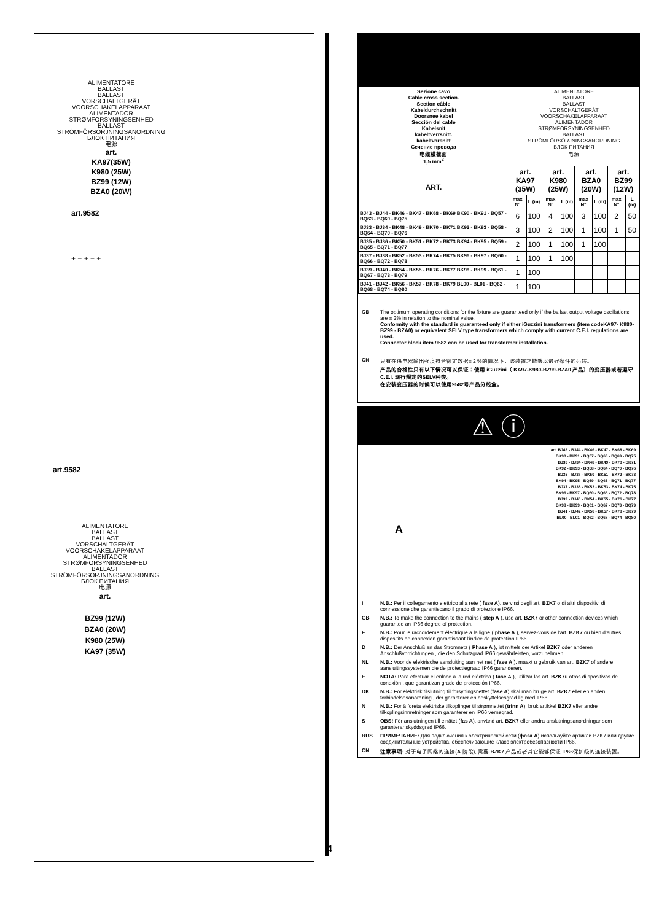ALIMENTATORE
BALLAST
BALLAST
VORSCHALTGERÄT
VOORSCHAKELAPPARAAT
ALIMENTADOR
STRØMFORSYNINGSENHED
BALLAST
STRÖMFÖRSÖRJNINGSANORDNING
БЛОК ПИТАНИЯ
电源
art.
KA97(35W)
K980 (25W)
BZ99 (12W)
BZA0 (20W)
art.9582
+ − + − +
art.9582
ALIMENTATORE
BALLAST
BALLAST
VORSCHALTGERÄT
VOORSCHAKELAPPARAAT
ALIMENTADOR
STRØMFORSYNINGSENHED
BALLAST
STRÖMFÖRSÖRJNINGSANORDNING
БЛОК ПИТАНИЯ
电源
art.
BZ99 (12W)
BZA0 (20W)
K980 (25W)
KA97 (35W)
4
| Sezione cavo Cable cross section. Section câble Kabeldurchschnitt Doorsnee kabel Sección del cable Kabelsnit kabeltverrsnitt. kabeltvärsnitt Сечение провода 电缆横截面 1,5 mm<sup>2</sup> | ALIMENTATORE BALLAST BALLAST VORSCHALTGERÄT VOORSCHAKELAPPARAAT ALIMENTADOR STRØMFORSYNINGSENHED BALLAST STRÖMFÖRSÖRJNINGSANORDNING БЛОК ПИТАНИЯ 电源 | | | | | | | |
| ART. | art. KA97 (35W) | | art. K980 (25W) | | art. BZA0 (20W) | | art. BZ99 (12W) | |
| | max N° | L (m) | max N° | L (m) | max N° | L (m) | max N° | L (m) |
| BJ43 - BJ44 - BK46 - BK47 - BK68 - BK69 BK90 - BK91 - BQ57 - BQ63 - BQ69 - BQ75 | 6 | 100 | 4 | 100 | 3 | 100 | 2 | 50 |
| BJ33 - BJ34 - BK48 - BK49 - BK70 - BK71 BK92 - BK93 - BQ58 - BQ64 - BQ70 - BQ76 | 3 | 100 | 2 | 100 | 1 | 100 | 1 | 50 |
| BJ35 - BJ36 - BK50 - BK51 - BK72 - BK73 BK94 - BK95 - BQ59 - BQ65 - BQ71 - BQ77 | 2 | 100 | 1 | 100 | 1 | 100 | | |
| BJ37 - BJ38 - BK52 - BK53 - BK74 - BK75 BK96 - BK97 - BQ60 - BQ66 - BQ72 - BQ78 | 1 | 100 | 1 | 100 | | | | |
| BJ39 - BJ40 - BK54 - BK55 - BK76 - BK77 BK98 - BK99 - BQ61 - BQ67 - BQ73 - BQ79 | 1 | 100 | | | | | | |
| BJ41 - BJ42 - BK56 - BK57 - BK78 - BK79 BL00 - BL01 - BQ62 - BQ68 - BQ74 - BQ80 | 1 | 100 | | | | | | |
GB The optimum operating conditions for the fixture are guaranteed only if the ballast output voltage oscillations are ± 2% in relation to the nominal value.
Conformity with the standard is guaranteed only if either iGuzzini transformers (item codeKA97- K980- BZ99 - BZA0) or equivalent SELV type transformers which comply with current C.E.I. regulations are used.
Connector block item 9582 can be used for transformer installation.
CN 只有在供电器输出强度符合额定数据± 2 %的情况下，该装置才能够以最好条件的运转。
产品的合格性只有以下情况可以保证：使用 iGuzzini（ KA97-K980-BZ99-BZA0 产品）的变压器或者遵守 C.E.I. 现行规定的SELV种类。
在安装变压器的时候可以使用9582号产品分线盒。
⚠ ⓘ
art. BJ43 - BJ44 - BK46 - BK47 - BK68 - BK69
BK90 - BK91 - BQ57 - BQ63 - BQ69 - BQ75
BJ33 - BJ34 - BK48 - BK49 - BK70 - BK71
BK92 - BK93 - BQ58 - BQ64 - BQ70 - BQ76
BJ35 - BJ36 - BK50 - BK51 - BK72 - BK73
BK94 - BK95 - BQ59 - BQ65 - BQ71 - BQ77
BJ37 - BJ38 - BK52 - BK53 - BK74 - BK75
BK96 - BK97 - BQ60 - BQ66 - BQ72 - BQ78
BJ39 - BJ40 - BK54 - BK55 - BK76 - BK77
BK98 - BK99 - BQ61 - BQ67 - BQ73 - BQ79
BJ41 - BJ42 - BK56 - BK57 - BK78 - BK79
BL00 - BL01 - BQ62 - BQ68 - BQ74 - BQ80
A
I N.B.: Per il collegamento elettrico alla rete ( fase A), servirsi degli art. BZK7 o di altri dispositivi di connessione che garantiscano il grado di protezione IP66.
GB N.B.: To make the connection to the mains ( step A ), use art. BZK7 or other connection devices which guarantee an IP66 degree of protection.
F N.B.: Pour le raccordement électrique a la ligne ( phase A ), servez-vous de l'art. BZK7 ou bien d'autres dispositifs de connexion garantissant l'indice de protection IP66.
D N.B.: Der Anschluß an das Stromnetz ( Phase A ), ist mittels der Artikel BZK7 oder anderen Anschlußvorrichtungen , die den Schutzgrad IP66 gewährleisten, vorzunehmen.
NL N.B.: Voor de elektrische aansluiting aan het net ( fase A ), maakt u gebruik van art. BZK7 of andere aansluitingssystemen die de protectiegraad IP66 garanderen.
E NOTA: Para efectuar el enlace a la red eléctrica ( fase A ), utilizar los art. BZK7u otros di spositivos de conexión , que garantizan grado de protección IP66.
DK N.B.: For elektrisk tilslutning til forsyningsnettet (fase A) skal man bruge art. BZK7 eller en anden forbindelsesanordning , der garanterer en beskyttelsesgrad lig med IP66.
N N.B.: For å foreta elektriske tilkoplinger til strømnettet (trinn A), bruk artikkel BZK7 eller andre tilkoplingsinnretninger som garanterer en IP66 vernegrad.
S OBS! För anslutningen till elnätet (fas A), använd art. BZK7 eller andra anslutningsanordningar som garanterar skyddsgrad IP66.
RUS ПРИМЕЧАНИЕ: Для подключения к электрической сети (фаза A) используйте артикли BZK7 или другие соединительные устройства, обеспечивающие класс электробезопасности IP66.
CN 注意事项: 对于电子网络的连接(A 阶段), 需要 BZK7 产品或者其它能够保证 IP66保护级的连接装置。